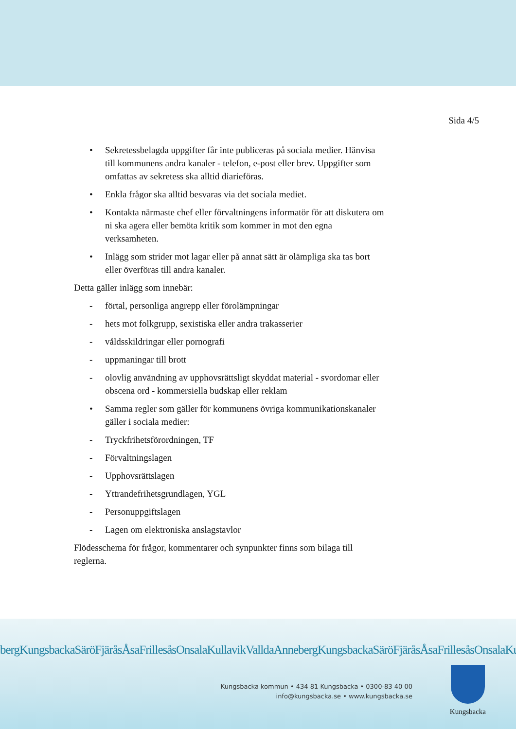Sida 4/5
• Sekretessbelagda uppgifter får inte publiceras på sociala medier. Hänvisa till kommunens andra kanaler - telefon, e-post eller brev. Uppgifter som omfattas av sekretess ska alltid diarieföras.
• Enkla frågor ska alltid besvaras via det sociala mediet.
• Kontakta närmaste chef eller förvaltningens informatör för att diskutera om ni ska agera eller bemöta kritik som kommer in mot den egna verksamheten.
• Inlägg som strider mot lagar eller på annat sätt är olämpliga ska tas bort eller överföras till andra kanaler.
Detta gäller inlägg som innebär:
- förtal, personliga angrepp eller förolämpningar
- hets mot folkgrupp, sexistiska eller andra trakasserier
- våldsskildringar eller pornografi
- uppmaningar till brott
- olovlig användning av upphovsrättsligt skyddat material - svordomar eller obscena ord - kommersiella budskap eller reklam
• Samma regler som gäller för kommunens övriga kommunikationskanaler gäller i sociala medier:
- Tryckfrihetsförordningen, TF
- Förvaltningslagen
- Upphovsrättslagen
- Yttrandefrihetsgrundlagen, YGL
- Personuppgiftslagen
- Lagen om elektroniska anslagstavlor
Flödesschema för frågor, kommentarer och synpunkter finns som bilaga till reglerna.
bergKungsbackaSäröFjäråsÅsaFrillesåsOnsalaKullavikValldaAnnebergKungsbackaSäröFjäråsÅsaFrillesåsOnsalaKullavik
Kungsbacka kommun • 434 81 Kungsbacka • 0300-83 40 00
info@kungsbacka.se • www.kungsbacka.se
Kungsbacka